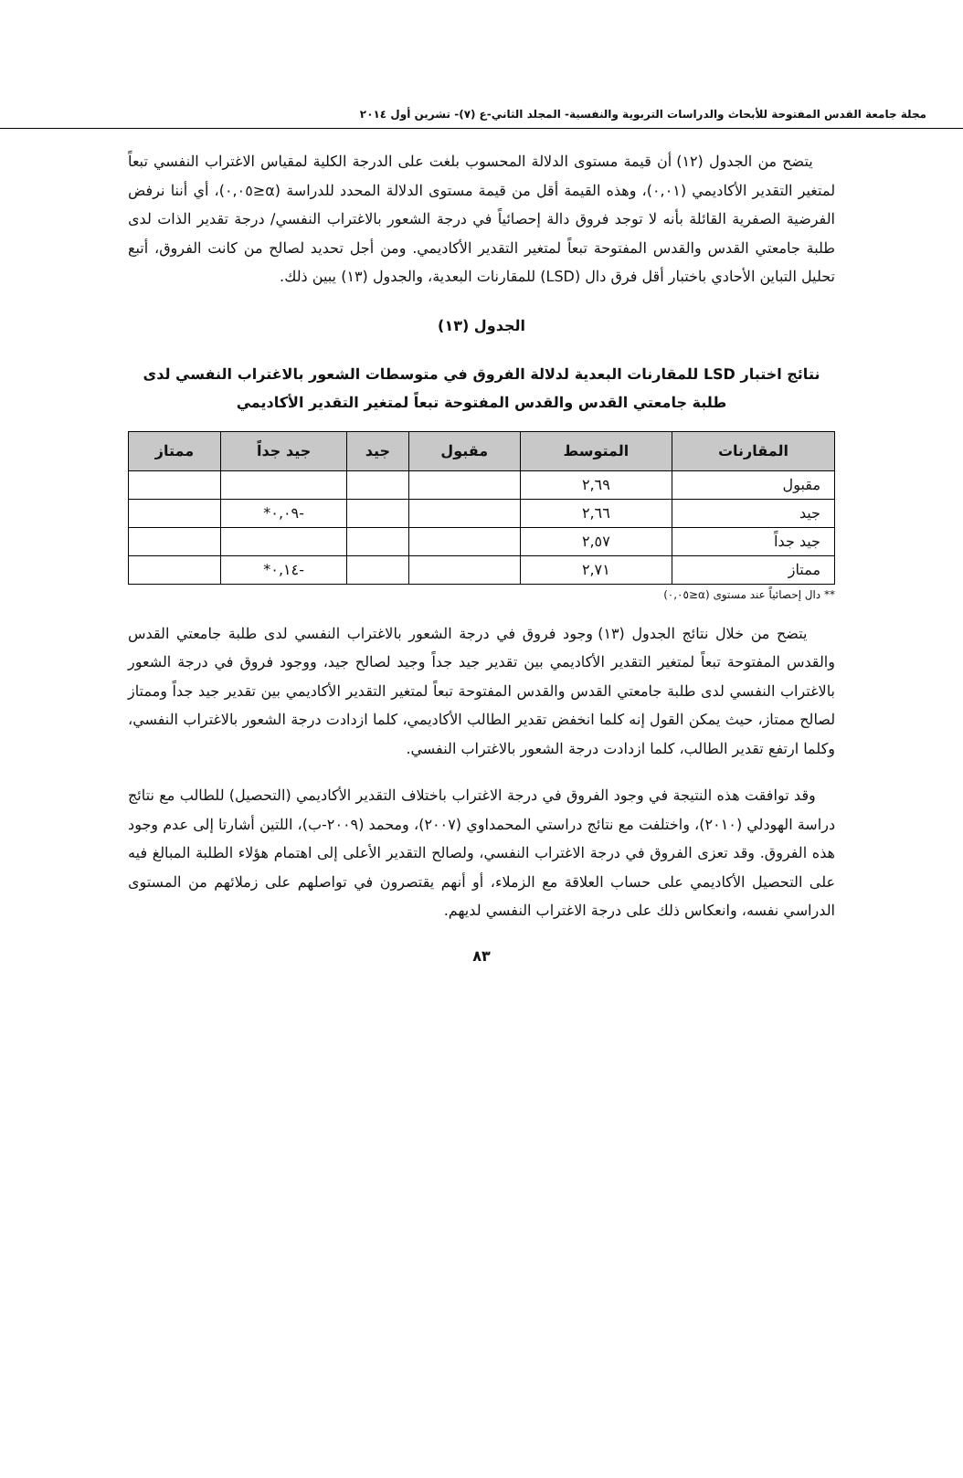مجلة جامعة القدس المفتوحة للأبحاث والدراسات التربوية والنفسية- المجلد الثاني-ع (٧)- تشرين أول ٢٠١٤
يتضح من الجدول (١٢) أن قيمة مستوى الدلالة المحسوب بلغت على الدرجة الكلية لمقياس الاغتراب النفسي تبعاً لمتغير التقدير الأكاديمي (٠,٠١)، وهذه القيمة أقل من قيمة مستوى الدلالة المحدد للدراسة (α≤٠,٠٥)، أي أننا نرفض الفرضية الصفرية القائلة بأنه لا توجد فروق دالة إحصائياً في درجة الشعور بالاغتراب النفسي/ درجة تقدير الذات لدى طلبة جامعتي القدس والقدس المفتوحة تبعاً لمتغير التقدير الأكاديمي. ومن أجل تحديد لصالح من كانت الفروق، أتبع تحليل التباين الأحادي باختبار أقل فرق دال (LSD) للمقارنات البعدية، والجدول (١٣) يبين ذلك.
الجدول (١٣)
نتائج اختبار LSD للمقارنات البعدية لدلالة الفروق في متوسطات الشعور بالاغتراب النفسي لدى طلبة جامعتي القدس والقدس المفتوحة تبعاً لمتغير التقدير الأكاديمي
| المقارنات | المتوسط | مقبول | جيد | جيد جداً | ممتاز |
| --- | --- | --- | --- | --- | --- |
| مقبول | ٢,٦٩ | | | | |
| جيد | ٢,٦٦ | | | -٠,٠٩* | |
| جيد جداً | ٢,٥٧ | | | | |
| ممتاز | ٢,٧١ | | | -٠,١٤* | |
** دال إحصائياً عند مستوى (α≤٠,٠٥)
يتضح من خلال نتائج الجدول (١٣) وجود فروق في درجة الشعور بالاغتراب النفسي لدى طلبة جامعتي القدس والقدس المفتوحة تبعاً لمتغير التقدير الأكاديمي بين تقدير جيد جداً وجيد لصالح جيد، ووجود فروق في درجة الشعور بالاغتراب النفسي لدى طلبة جامعتي القدس والقدس المفتوحة تبعاً لمتغير التقدير الأكاديمي بين تقدير جيد جداً وممتاز لصالح ممتاز، حيث يمكن القول إنه كلما انخفض تقدير الطالب الأكاديمي، كلما ازدادت درجة الشعور بالاغتراب النفسي، وكلما ارتفع تقدير الطالب، كلما ازدادت درجة الشعور بالاغتراب النفسي.
وقد توافقت هذه النتيجة في وجود الفروق في درجة الاغتراب باختلاف التقدير الأكاديمي (التحصيل) للطالب مع نتائج دراسة الهودلي (٢٠١٠)، واختلفت مع نتائج دراستي المحمداوي (٢٠٠٧)، ومحمد (٢٠٠٩-ب)، اللتين أشارتا إلى عدم وجود هذه الفروق. وقد تعزى الفروق في درجة الاغتراب النفسي، ولصالح التقدير الأعلى إلى اهتمام هؤلاء الطلبة المبالغ فيه على التحصيل الأكاديمي على حساب العلاقة مع الزملاء، أو أنهم يقتصرون في تواصلهم على زملائهم من المستوى الدراسي نفسه، وانعكاس ذلك على درجة الاغتراب النفسي لديهم.
٨٣